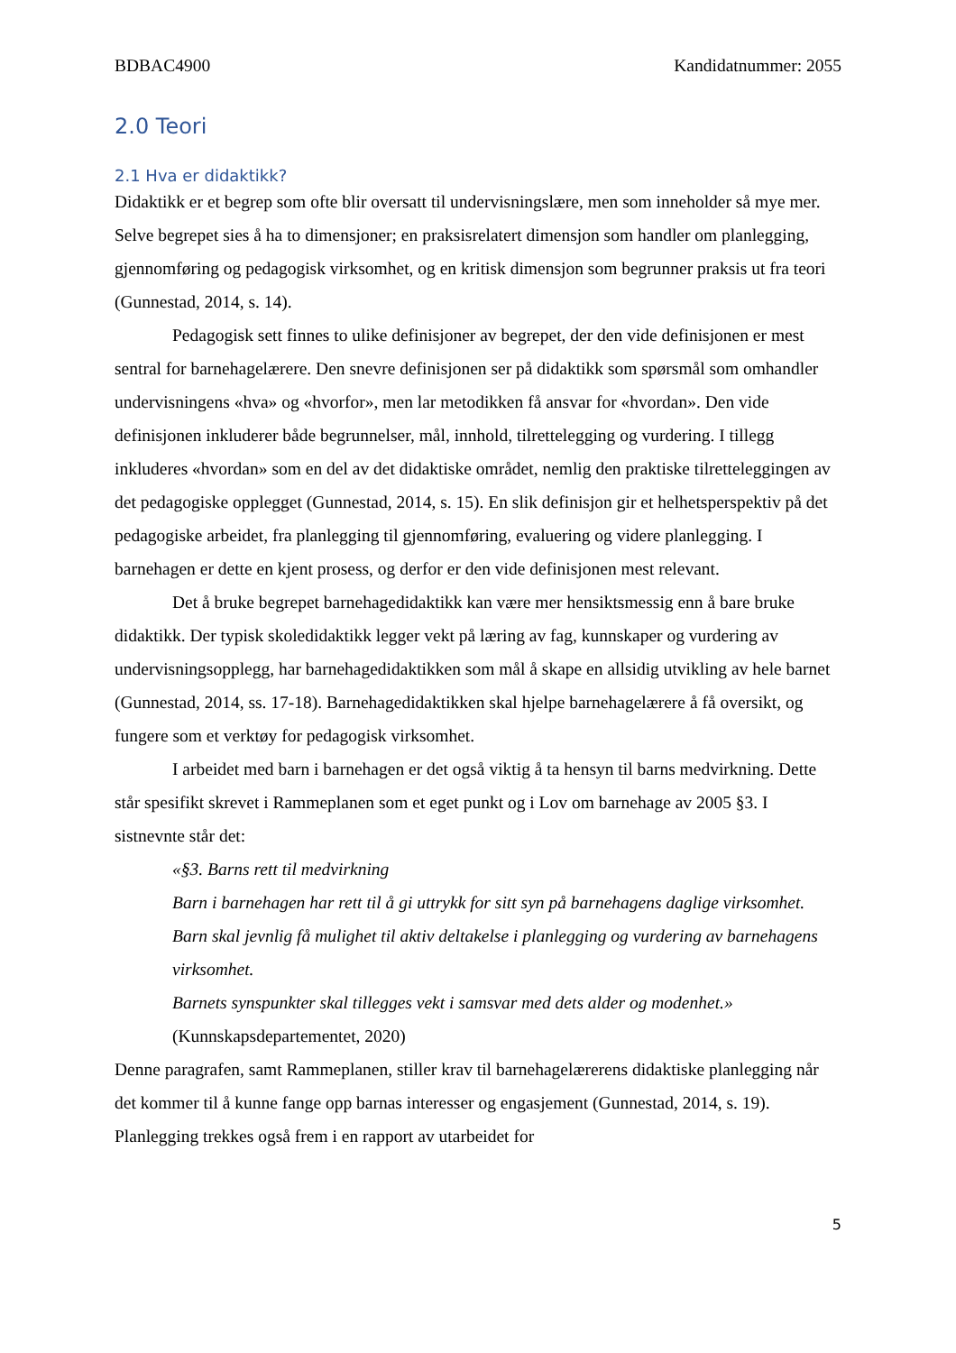BDBAC4900 Kandidatnummer: 2055
2.0 Teori
2.1 Hva er didaktikk?
Didaktikk er et begrep som ofte blir oversatt til undervisningslære, men som inneholder så mye mer. Selve begrepet sies å ha to dimensjoner; en praksisrelatert dimensjon som handler om planlegging, gjennomføring og pedagogisk virksomhet, og en kritisk dimensjon som begrunner praksis ut fra teori (Gunnestad, 2014, s. 14).
Pedagogisk sett finnes to ulike definisjoner av begrepet, der den vide definisjonen er mest sentral for barnehagelærere. Den snevre definisjonen ser på didaktikk som spørsmål som omhandler undervisningens «hva» og «hvorfor», men lar metodikken få ansvar for «hvordan». Den vide definisjonen inkluderer både begrunnelser, mål, innhold, tilrettelegging og vurdering. I tillegg inkluderes «hvordan» som en del av det didaktiske området, nemlig den praktiske tilretteleggingen av det pedagogiske opplegget (Gunnestad, 2014, s. 15). En slik definisjon gir et helhetsperspektiv på det pedagogiske arbeidet, fra planlegging til gjennomføring, evaluering og videre planlegging. I barnehagen er dette en kjent prosess, og derfor er den vide definisjonen mest relevant.
Det å bruke begrepet barnehagedidaktikk kan være mer hensiktsmessig enn å bare bruke didaktikk. Der typisk skoledidaktikk legger vekt på læring av fag, kunnskaper og vurdering av undervisningsopplegg, har barnehagedidaktikken som mål å skape en allsidig utvikling av hele barnet (Gunnestad, 2014, ss. 17-18). Barnehagedidaktikken skal hjelpe barnehagelærere å få oversikt, og fungere som et verktøy for pedagogisk virksomhet.
I arbeidet med barn i barnehagen er det også viktig å ta hensyn til barns medvirkning. Dette står spesifikt skrevet i Rammeplanen som et eget punkt og i Lov om barnehage av 2005 §3. I sistnevnte står det:
«§3. Barns rett til medvirkning
Barn i barnehagen har rett til å gi uttrykk for sitt syn på barnehagens daglige virksomhet.
Barn skal jevnlig få mulighet til aktiv deltakelse i planlegging og vurdering av barnehagens virksomhet.
Barnets synspunkter skal tillegges vekt i samsvar med dets alder og modenhet.»
(Kunnskapsdepartementet, 2020)
Denne paragrafen, samt Rammeplanen, stiller krav til barnehagelærerens didaktiske planlegging når det kommer til å kunne fange opp barnas interesser og engasjement (Gunnestad, 2014, s. 19). Planlegging trekkes også frem i en rapport av utarbeidet for
5